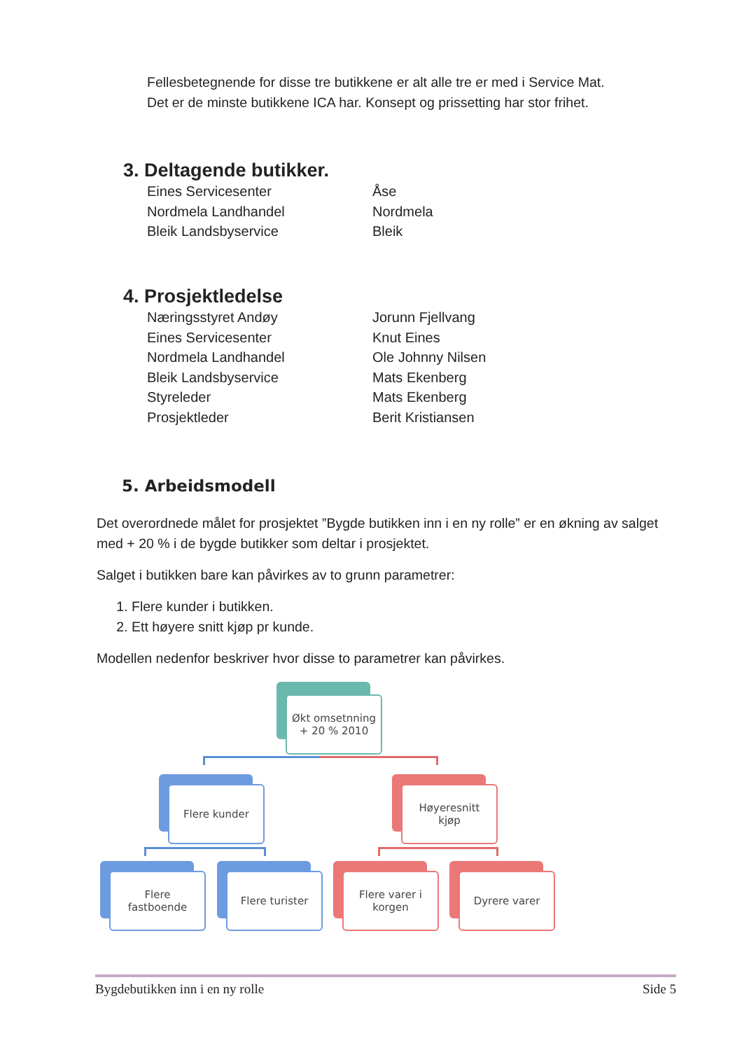Fellesbetegnende for disse tre butikkene er alt alle tre er med i Service Mat.
Det er de minste butikkene ICA har. Konsept og prissetting har stor frihet.
3. Deltagende butikker.
Eines Servicesenter Åse
Nordmela Landhandel Nordmela
Bleik Landsbyservice Bleik
4. Prosjektledelse
Næringsstyret Andøy Jorunn Fjellvang
Eines Servicesenter Knut Eines
Nordmela Landhandel Ole Johnny Nilsen
Bleik Landsbyservice Mats Ekenberg
Styreleder Mats Ekenberg
Prosjektleder Berit Kristiansen
5. Arbeidsmodell
Det overordnede målet for prosjektet ”Bygde butikken inn i en ny rolle” er en økning av salget med + 20 % i de bygde butikker som deltar i prosjektet.
Salget i butikken bare kan påvirkes av to grunn parametrer:
1. Flere kunder i butikken.
2. Ett høyere snitt kjøp pr kunde.
Modellen nedenfor beskriver hvor disse to parametrer kan påvirkes.
Økt omsetnning
+ 20 % 2010
Flere kunder
Høyeresnitt
kjøp
Flere
fastboende
Flere turister
Flere varer i
korgen
Dyrere varer
Bygdebutikken inn i en ny rolle Side 5